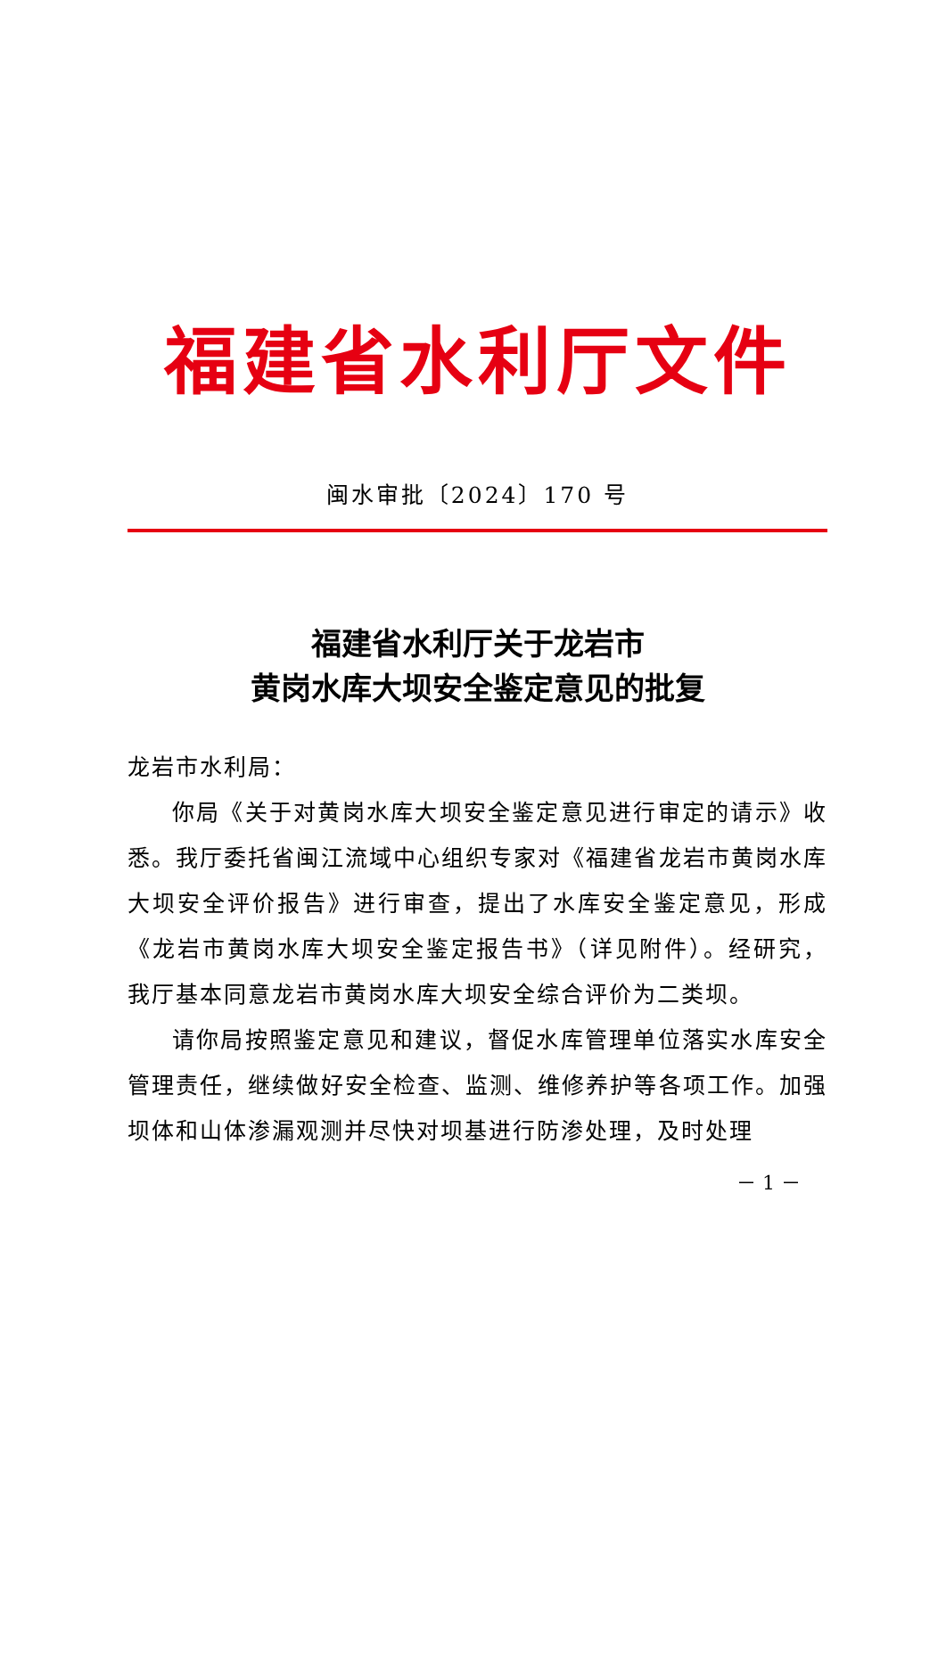福建省水利厅文件
闽水审批〔2024〕170 号
福建省水利厅关于龙岩市
黄岗水库大坝安全鉴定意见的批复
龙岩市水利局：
你局《关于对黄岗水库大坝安全鉴定意见进行审定的请示》收悉。我厅委托省闽江流域中心组织专家对《福建省龙岩市黄岗水库大坝安全评价报告》进行审查，提出了水库安全鉴定意见，形成《龙岩市黄岗水库大坝安全鉴定报告书》（详见附件）。经研究，我厅基本同意龙岩市黄岗水库大坝安全综合评价为二类坝。
请你局按照鉴定意见和建议，督促水库管理单位落实水库安全管理责任，继续做好安全检查、监测、维修养护等各项工作。加强坝体和山体渗漏观测并尽快对坝基进行防渗处理，及时处理
－ 1 －